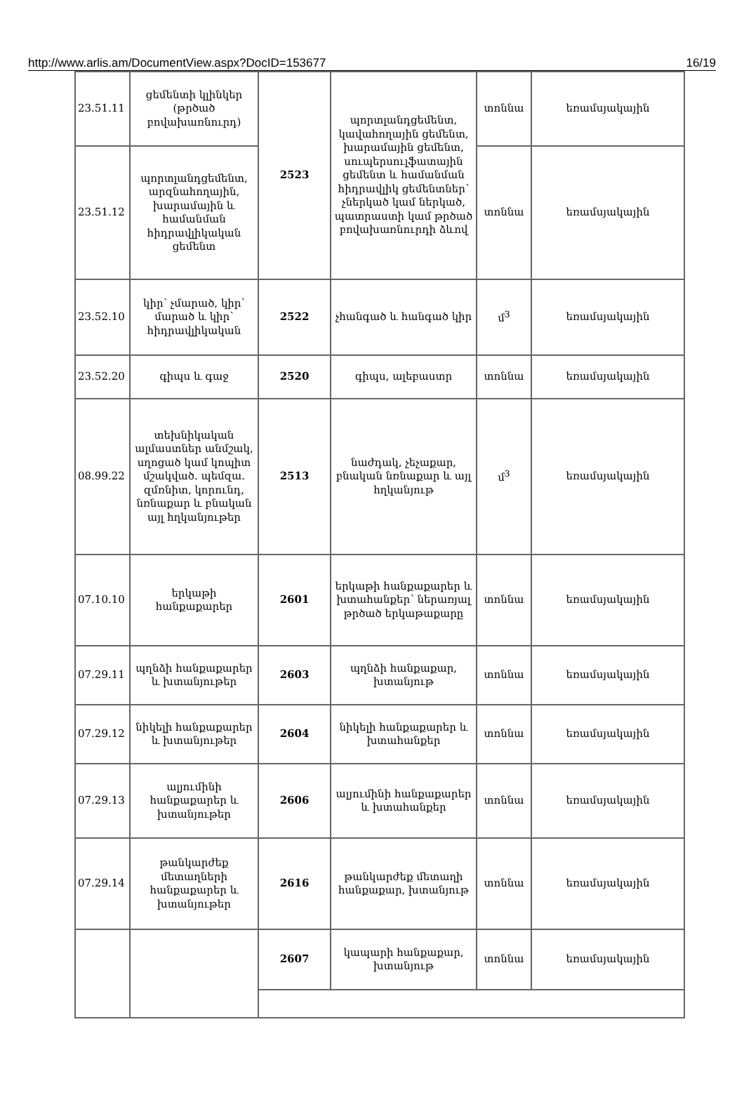http://www.arlis.am/DocumentView.aspx?DocID=153677 16/19
| 23.51.11 | ցեմենտի կլինկեր (թրծած բովախառնուրդ) | 2523 | պորտլանդցեմենտ, կավահողային ցեմենտ, խարամային ցեմենտ, սուպերսուլֆատային ցեմենտ և համանման հիդրավլիկ ցեմենտներ՝ չներկած կամ ներկած, պատրաստի կամ թրծած բովախառնուրդի ձևով | տոննա | եռամսյակային |
| 23.51.12 | պորտլանդցեմենտ, արզնահողային, խարամային և համանման հիդրավլիկական ցեմենտ | | | տոննա | եռամսյակային |
| 23.52.10 | կիր՝ չմարած, կիր՝ մարած և կիր՝ հիդրավլիկական | 2522 | չհանգած և հանգած կիր | մ<sup>3</sup> | եռամսյակային |
| 23.52.20 | գիպս և գաջ | 2520 | գիպս, ալեբաստր | տոննա | եռամսյակային |
| 08.99.22 | տեխնիկական ալմաստներ անմշակ, սղոցած կամ կոպիտ մշակված. պեմզա. զմռնիտ, կորունդ, նռնաքար և բնական այլ հղկանյութեր | 2513 | նաժդակ, չեչաքար, բնական նռնաքար և այլ հղկանյութ | մ<sup>3</sup> | եռամսյակային |
| 07.10.10 | երկաթի հանքաքարեր | 2601 | երկաթի հանքաքարեր և խտահանքեր՝ ներառյալ թրծած երկաթաքարը | տոննա | եռամսյակային |
| 07.29.11 | պղնձի հանքաքարեր և խտանյութեր | 2603 | պղնձի հանքաքար, խտանյութ | տոննա | եռամսյակային |
| 07.29.12 | նիկելի հանքաքարեր և խտանյութեր | 2604 | նիկելի հանքաքարեր և խտահանքեր | տոննա | եռամսյակային |
| 07.29.13 | ալյումինի հանքաքարեր և խտանյութեր | 2606 | ալյումինի հանքաքարեր և խտահանքեր | տոննա | եռամսյակային |
| 07.29.14 | թանկարժեք մետաղների հանքաքարեր և խտանյութեր | 2616 | թանկարժեք մետաղի հանքաքար, խտանյութ | տոննա | եռամսյակային |
| | | 2607 | կապարի հանքաքար, խտանյութ | տոննա | եռամսյակային |